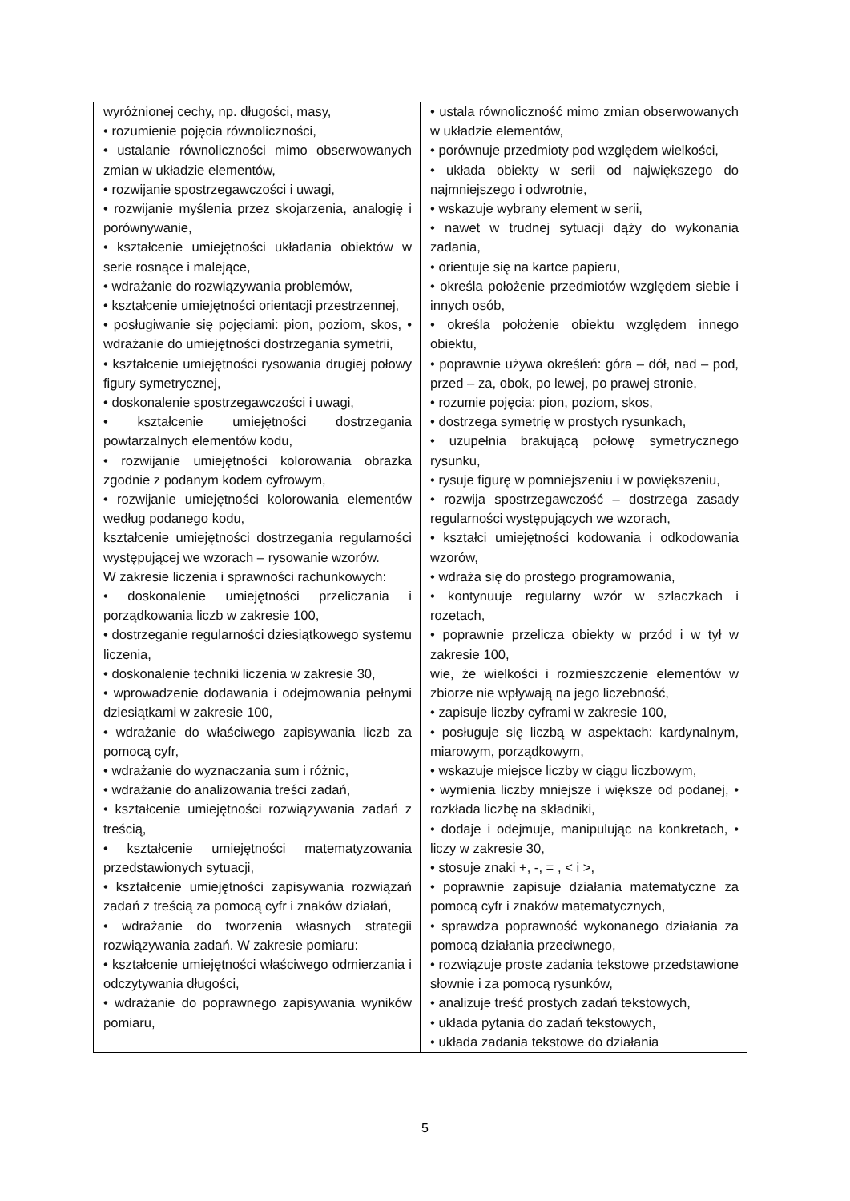| wyróżnionej cechy, np. długości, masy, • rozumienie pojęcia równoliczności, • ustalanie równoliczności mimo obserwowanych zmian w układzie elementów, • rozwijanie spostrzegawczości i uwagi, • rozwijanie myślenia przez skojarzenia, analogię i porównywanie, • kształcenie umiejętności układania obiektów w serie rosnące i malejące, • wdrażanie do rozwiązywania problemów, • kształcenie umiejętności orientacji przestrzennej, • posługiwanie się pojęciami: pion, poziom, skos, • wdrażanie do umiejętności dostrzegania symetrii, • kształcenie umiejętności rysowania drugiej połowy figury symetrycznej, • doskonalenie spostrzegawczości i uwagi, • kształcenie umiejętności dostrzegania powtarzalnych elementów kodu, • rozwijanie umiejętności kolorowania obrazka zgodnie z podanym kodem cyfrowym, • rozwijanie umiejętności kolorowania elementów według podanego kodu, kształcenie umiejętności dostrzegania regularności występującej we wzorach – rysowanie wzorów. W zakresie liczenia i sprawności rachunkowych: • doskonalenie umiejętności przeliczania i porządkowania liczb w zakresie 100, • dostrzeganie regularności dziesiątkowego systemu liczenia, • doskonalenie techniki liczenia w zakresie 30, • wprowadzenie dodawania i odejmowania pełnymi dziesiątkami w zakresie 100, • wdrażanie do właściwego zapisywania liczb za pomocą cyfr, • wdrażanie do wyznaczania sum i różnic, • wdrażanie do analizowania treści zadań, • kształcenie umiejętności rozwiązywania zadań z treścią, • kształcenie umiejętności matematyzowania przedstawionych sytuacji, • kształcenie umiejętności zapisywania rozwiązań zadań z treścią za pomocą cyfr i znaków działań, • wdrażanie do tworzenia własnych strategii rozwiązywania zadań. W zakresie pomiaru: • kształcenie umiejętności właściwego odmierzania i odczytywania długości, • wdrażanie do poprawnego zapisywania wyników pomiaru, | • ustala równoliczność mimo zmian obserwowanych w układzie elementów, • porównuje przedmioty pod względem wielkości, • układa obiekty w serii od największego do najmniejszego i odwrotnie, • wskazuje wybrany element w serii, • nawet w trudnej sytuacji dąży do wykonania zadania, • orientuje się na kartce papieru, • określa położenie przedmiotów względem siebie i innych osób, • określa położenie obiektu względem innego obiektu, • poprawnie używa określeń: góra – dół, nad – pod, przed – za, obok, po lewej, po prawej stronie, • rozumie pojęcia: pion, poziom, skos, • dostrzega symetrię w prostych rysunkach, • uzupełnia brakującą połowę symetrycznego rysunku, • rysuje figurę w pomniejszeniu i w powiększeniu, • rozwija spostrzegawczość – dostrzega zasady regularności występujących we wzorach, • kształci umiejętności kodowania i odkodowania wzorów, • wdraża się do prostego programowania, • kontynuuje regularny wzór w szlaczkach i rozetach, • poprawnie przelicza obiekty w przód i w tył w zakresie 100, wie, że wielkości i rozmieszczenie elementów w zbiorze nie wpływają na jego liczebność, • zapisuje liczby cyframi w zakresie 100, • posługuje się liczbą w aspektach: kardynalnym, miarowym, porządkowym, • wskazuje miejsce liczby w ciągu liczbowym, • wymienia liczby mniejsze i większe od podanej, • rozkłada liczbę na składniki, • dodaje i odejmuje, manipulując na konkretach, • liczy w zakresie 30, • stosuje znaki +, -, = , < i >, • poprawnie zapisuje działania matematyczne za pomocą cyfr i znaków matematycznych, • sprawdza poprawność wykonanego działania za pomocą działania przeciwnego, • rozwiązuje proste zadania tekstowe przedstawione słownie i za pomocą rysunków, • analizuje treść prostych zadań tekstowych, • układa pytania do zadań tekstowych, • układa zadania tekstowe do działania |
5